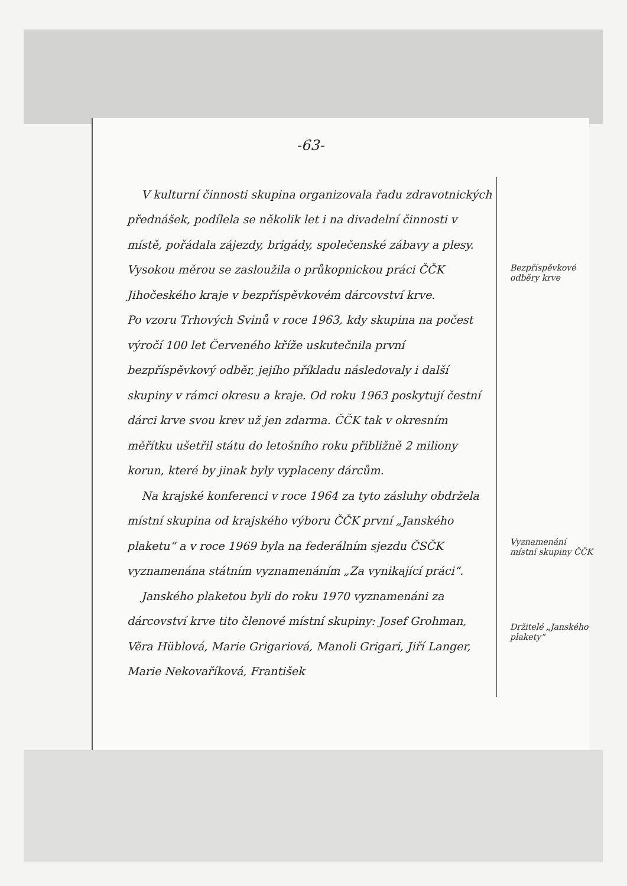-63-
V kulturní činnosti skupina organizovala řadu zdravotnických přednášek, podílela se několik let i na divadelní činnosti v místě, pořádala zájezdy, brigády, společenské zábavy a plesy.
Vysokou měrou se zasloužila o průkopnickou práci ČČK Jihočeského kraje v bezpříspěvkovém dárcovství krve.
Po vzoru Trhových Svinů v roce 1963, kdy skupina na počest výročí 100 let Červeného kříže uskutečnila první bezpříspěvkový odběr, jejího příkladu následovaly i další skupiny v rámci okresu a kraje. Od roku 1963 poskytují čestní dárci krve svou krev už jen zdarma. ČČK tak v okresním měřítku ušetřil státu do letošního roku přibližně 2 miliony korun, které by jinak byly vyplaceny dárcům.
Na krajské konferenci v roce 1964 za tyto zásluhy obdržela místní skupina od krajského výboru ČČK první „Janského plaketu“ a v roce 1969 byla na federálním sjezdu ČSČK vyznamenána státním vyznamenáním „Za vynikající práci“.
Janského plaketou byli do roku 1970 vyznamenáni za dárcovství krve tito členové místní skupiny: Josef Grohman, Věra Hüblová, Marie Grigariová, Manoli Grigari, Jiří Langer, Marie Nekovaříková, František
Bezpříspěvkové odběry krve
Vyznamenání místní skupiny ČČK
Držitelé „Janského plakety“